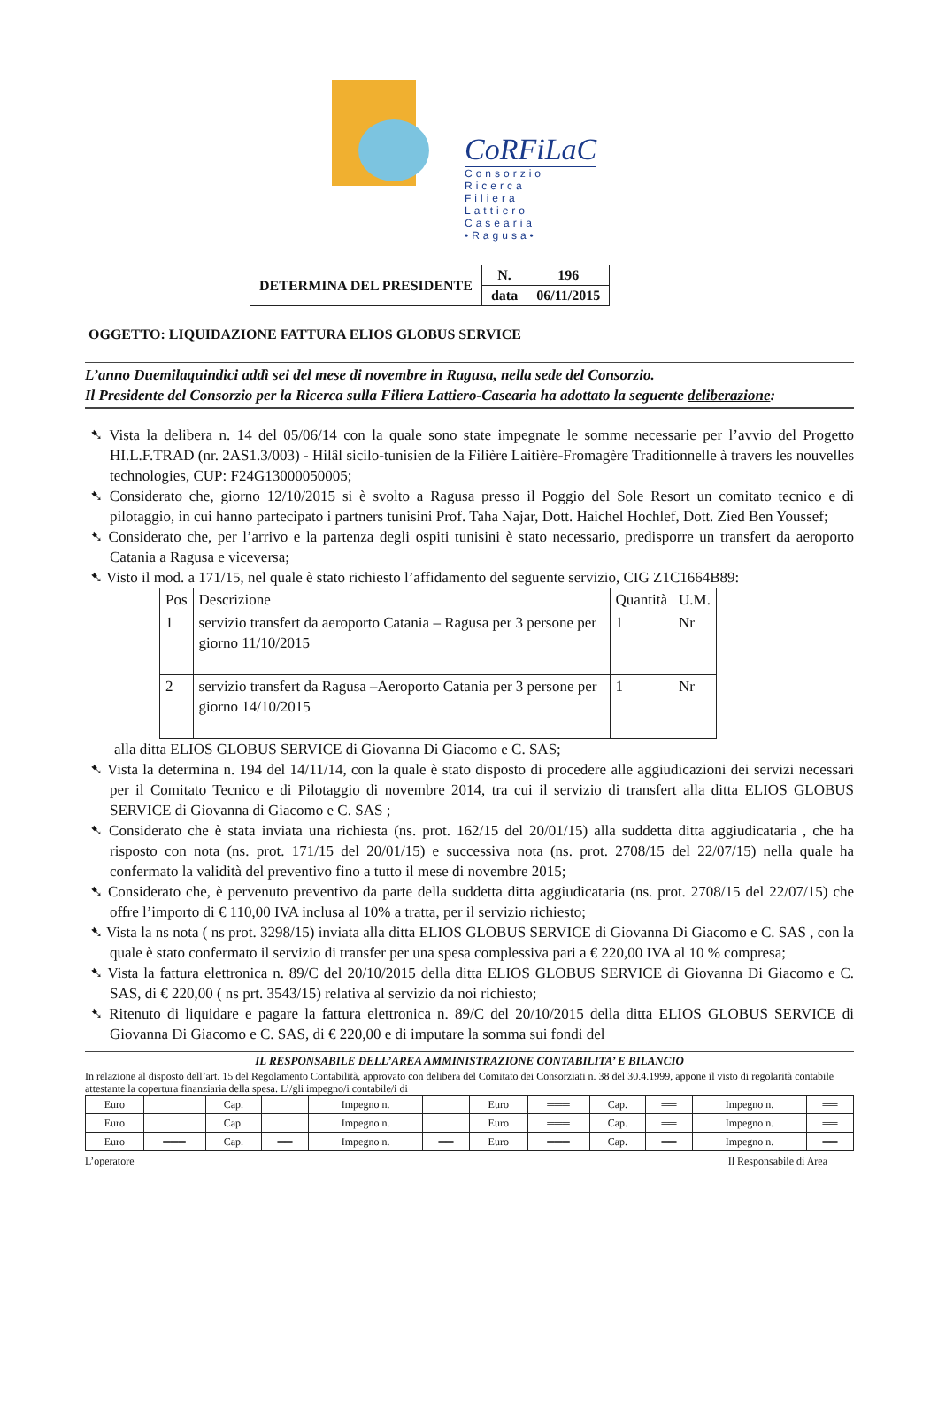CoRFiLaC
Consorzio
Ricerca
Filiera
Lattiero
Casearia
•Ragusa•
| DETERMINA DEL PRESIDENTE | N. | 196 |
| | data | 06/11/2015 |
OGGETTO: LIQUIDAZIONE FATTURA ELIOS GLOBUS SERVICE
L’anno Duemilaquindici addì sei del mese di novembre in Ragusa, nella sede del Consorzio.
Il Presidente del Consorzio per la Ricerca sulla Filiera Lattiero-Casearia ha adottato la seguente deliberazione:
➷ Vista la delibera n. 14 del 05/06/14 con la quale sono state impegnate le somme necessarie per l’avvio del Progetto HI.L.F.TRAD (nr. 2AS1.3/003) - Hilâl sicilo-tunisien de la Filière Laitière-Fromagère Traditionnelle à travers les nouvelles technologies, CUP: F24G13000050005;
➷ Considerato che, giorno 12/10/2015 si è svolto a Ragusa presso il Poggio del Sole Resort un comitato tecnico e di pilotaggio, in cui hanno partecipato i partners tunisini Prof. Taha Najar, Dott. Haichel Hochlef, Dott. Zied Ben Youssef;
➷ Considerato che, per l’arrivo e la partenza degli ospiti tunisini è stato necessario, predisporre un transfert da aeroporto Catania a Ragusa e viceversa;
➷ Visto il mod. a 171/15, nel quale è stato richiesto l’affidamento del seguente servizio, CIG Z1C1664B89:
| Pos | Descrizione | Quantità | U.M. |
| --- | --- | --- | --- |
| 1 | servizio transfert da aeroporto Catania – Ragusa per 3 persone per giorno 11/10/2015 | 1 | Nr |
| 2 | servizio transfert da Ragusa –Aeroporto Catania per 3 persone per giorno 14/10/2015 | 1 | Nr |
alla ditta ELIOS GLOBUS SERVICE di Giovanna Di Giacomo e C. SAS;
➷ Vista la determina n. 194 del 14/11/14, con la quale è stato disposto di procedere alle aggiudicazioni dei servizi necessari per il Comitato Tecnico e di Pilotaggio di novembre 2014, tra cui il servizio di transfert alla ditta ELIOS GLOBUS SERVICE di Giovanna di Giacomo e C. SAS ;
➷ Considerato che è stata inviata una richiesta (ns. prot. 162/15 del 20/01/15) alla suddetta ditta aggiudicataria , che ha risposto con nota (ns. prot. 171/15 del 20/01/15) e successiva nota (ns. prot. 2708/15 del 22/07/15) nella quale ha confermato la validità del preventivo fino a tutto il mese di novembre 2015;
➷ Considerato che, è pervenuto preventivo da parte della suddetta ditta aggiudicataria (ns. prot. 2708/15 del 22/07/15) che offre l’importo di € 110,00 IVA inclusa al 10% a tratta, per il servizio richiesto;
➷ Vista la ns nota ( ns prot. 3298/15) inviata alla ditta ELIOS GLOBUS SERVICE di Giovanna Di Giacomo e C. SAS , con la quale è stato confermato il servizio di transfer per una spesa complessiva pari a € 220,00 IVA al 10 % compresa;
➷ Vista la fattura elettronica n. 89/C del 20/10/2015 della ditta ELIOS GLOBUS SERVICE di Giovanna Di Giacomo e C. SAS, di € 220,00 ( ns prt. 3543/15) relativa al servizio da noi richiesto;
➷ Ritenuto di liquidare e pagare la fattura elettronica n. 89/C del 20/10/2015 della ditta ELIOS GLOBUS SERVICE di Giovanna Di Giacomo e C. SAS, di € 220,00 e di imputare la somma sui fondi del
IL RESPONSABILE DELL’AREA AMMINISTRAZIONE CONTABILITA’ E BILANCIO
In relazione al disposto dell’art. 15 del Regolamento Contabilità, approvato con delibera del Comitato dei Consorziati n. 38 del 30.4.1999, appone il visto di regolarità contabile attestante la copertura finanziaria della spesa. L’/gli impegno/i contabile/i di
| Euro | | Cap. | | Impegno n. | | Euro | ═══ | Cap. | ══ | Impegno n. | ══ |
| Euro | | Cap. | | Impegno n. | | Euro | ═══ | Cap. | ══ | Impegno n. | ══ |
| Euro | ═══ | Cap. | ══ | Impegno n. | ══ | Euro | ═══ | Cap. | ══ | Impegno n. | ══ |
L’operatore Il Responsabile di Area